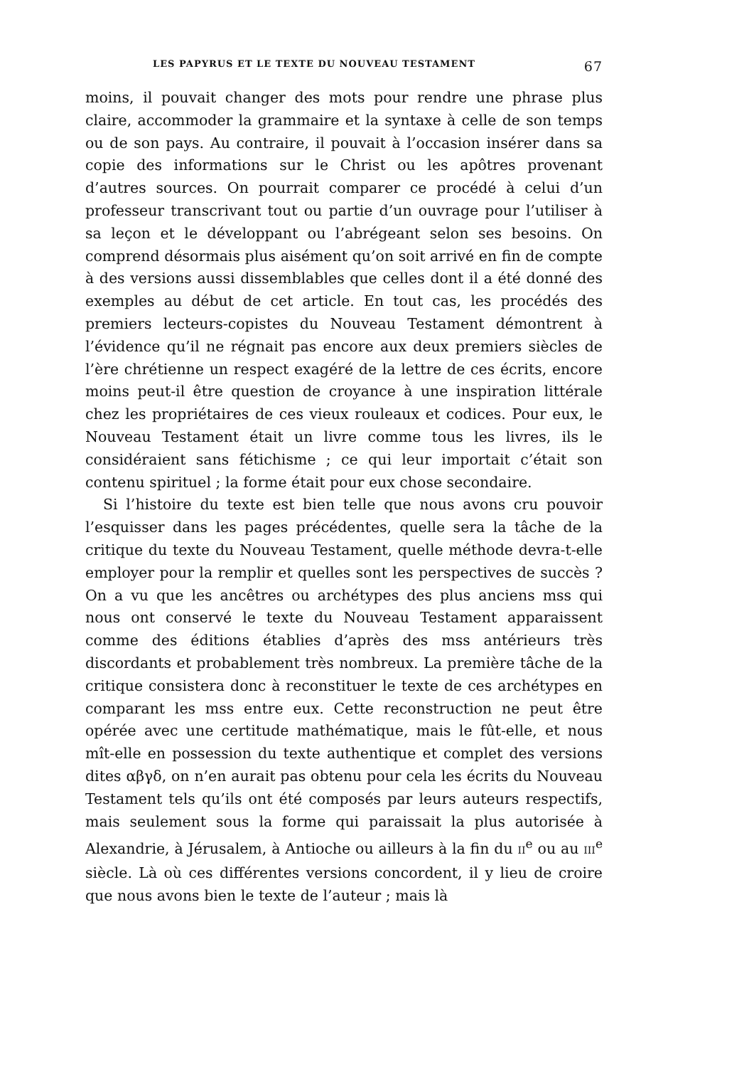LES PAPYRUS ET LE TEXTE DU NOUVEAU TESTAMENT 67
moins, il pouvait changer des mots pour rendre une phrase plus claire, accommoder la grammaire et la syntaxe à celle de son temps ou de son pays. Au contraire, il pouvait à l’occasion insérer dans sa copie des informations sur le Christ ou les apôtres provenant d’autres sources. On pourrait comparer ce procédé à celui d’un professeur transcrivant tout ou partie d’un ouvrage pour l’utiliser à sa leçon et le développant ou l’abrégeant selon ses besoins. On comprend désormais plus aisément qu’on soit arrivé en fin de compte à des versions aussi dissemblables que celles dont il a été donné des exemples au début de cet article. En tout cas, les procédés des premiers lecteurs-copistes du Nouveau Testament démontrent à l’évidence qu’il ne régnait pas encore aux deux premiers siècles de l’ère chrétienne un respect exagéré de la lettre de ces écrits, encore moins peut-il être question de croyance à une inspiration littérale chez les propriétaires de ces vieux rouleaux et codices. Pour eux, le Nouveau Testament était un livre comme tous les livres, ils le considéraient sans fétichisme ; ce qui leur importait c’était son contenu spirituel ; la forme était pour eux chose secondaire.
Si l’histoire du texte est bien telle que nous avons cru pouvoir l’esquisser dans les pages précédentes, quelle sera la tâche de la critique du texte du Nouveau Testament, quelle méthode devra-t-elle employer pour la remplir et quelles sont les perspectives de succès ? On a vu que les ancêtres ou archétypes des plus anciens mss qui nous ont conservé le texte du Nouveau Testament apparaissent comme des éditions établies d’après des mss antérieurs très discordants et probablement très nombreux. La première tâche de la critique consistera donc à reconstituer le texte de ces archétypes en comparant les mss entre eux. Cette reconstruction ne peut être opérée avec une certitude mathématique, mais le fût-elle, et nous mît-elle en possession du texte authentique et complet des versions dites αβγδ, on n’en aurait pas obtenu pour cela les écrits du Nouveau Testament tels qu’ils ont été composés par leurs auteurs respectifs, mais seulement sous la forme qui paraissait la plus autorisée à Alexandrie, à Jérusalem, à Antioche ou ailleurs à la fin du II<sup>e</sup> ou au III<sup>e</sup> siècle. Là où ces différentes versions concordent, il y lieu de croire que nous avons bien le texte de l’auteur ; mais là